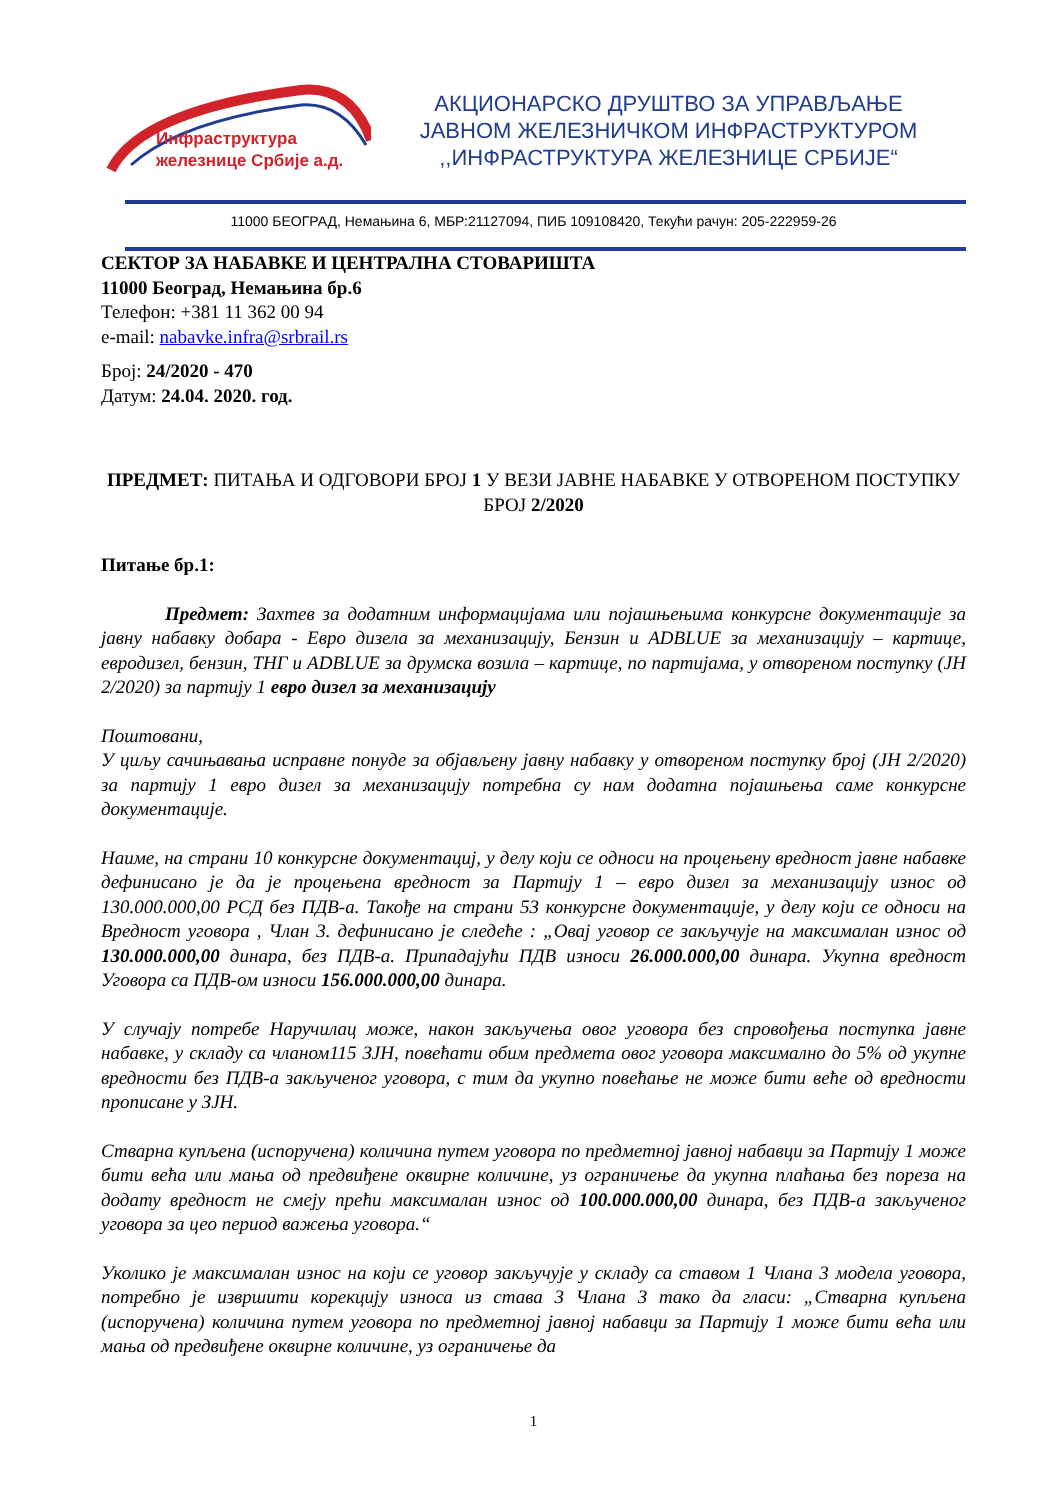Инфраструктура
железнице Србије а.д.
АКЦИОНАРСКО ДРУШТВО ЗА УПРАВЉАЊЕ
ЈАВНОМ ЖЕЛЕЗНИЧКОМ ИНФРАСТРУКТУРОМ
,,ИНФРАСТРУКТУРА ЖЕЛЕЗНИЦЕ СРБИЈЕ“
11000 БЕОГРАД, Немањина 6, МБР:21127094, ПИБ 109108420, Текући рачун: 205-222959-26
СЕКТОР ЗА НАБАВКЕ И ЦЕНТРАЛНА СТОВАРИШТА
11000 Београд, Немањина бр.6
Телефон: +381 11 362 00 94
e-mail: nabavke.infra@srbrail.rs
Број: 24/2020 - 470
Датум: 24.04. 2020. год.
ПРЕДМЕТ: ПИТАЊА И ОДГОВОРИ БРОЈ 1 У ВЕЗИ ЈАВНЕ НАБАВКЕ У ОТВОРЕНОМ ПОСТУПКУ БРОЈ 2/2020
Питање бр.1:
Предмет: Захтев за додатним информацијама или појашњењима конкурсне документације за јавну набавку добара - Евро дизела за механизацију, Бензин и ADBLUE за механизацију – картице, евродизел, бензин, ТНГ и ADBLUE за друмска возила – картице, по партијама, у отвореном поступку (ЈН 2/2020) за партију 1 евро дизел за механизацију
Поштовани,
У циљу сачињавања исправне понуде за објављену јавну набавку у отвореном поступку број (ЈН 2/2020) за партију 1 евро дизел за механизацију потребна су нам додатна појашњења саме конкурсне документације.
Наиме, на страни 10 конкурсне документациј, у делу који се односи на процењену вредност јавне набавке дефинисано је да је процењена вредност за Партију 1 – евро дизел за механизацију износ од 130.000.000,00 РСД без ПДВ-а. Такође на страни 53 конкурсне документације, у делу који се односи на Вредност уговора , Члан 3. дефинисано је следеће : „Овај уговор се закључује на максималан износ од 130.000.000,00 динара, без ПДВ-а. Припадајући ПДВ износи 26.000.000,00 динара. Укупна вредност Уговора са ПДВ-ом износи 156.000.000,00 динара.
У случају потребе Наручилац може, након закључења овог уговора без спровођења поступка јавне набавке, у складу са чланом115 ЗЈН, повећати обим предмета овог уговора максимално до 5% од укупне вредности без ПДВ-а закљученог уговора, с тим да укупно повећање не може бити веће од вредности прописане у ЗЈН.
Стварна купљена (испоручена) количина путем уговора по предметној јавној набавци за Партију 1 може бити већа или мања од предвиђене оквирне количине, уз ограничење да укупна плаћања без пореза на додату вредност не смеју прећи максималан износ од 100.000.000,00 динара, без ПДВ-а закљученог уговора за цео период важења уговора.“
Уколико је максималан износ на који се уговор закључује у складу са ставом 1 Члана 3 модела уговора, потребно је извршити корекцију износа из става 3 Члана 3 тако да гласи: „Стварна купљена (испоручена) количина путем уговора по предметној јавној набавци за Партију 1 може бити већа или мања од предвиђене оквирне количине, уз ограничење да
1